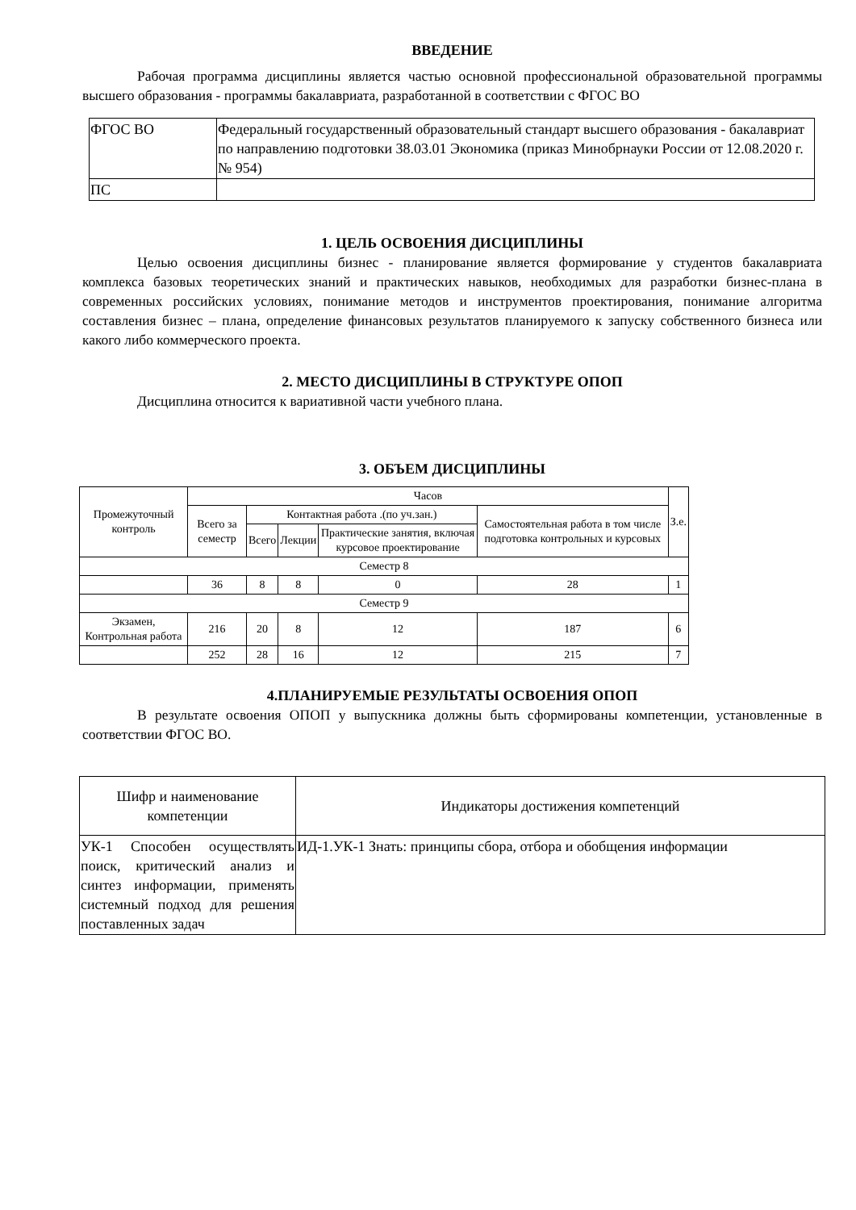ВВЕДЕНИЕ
Рабочая программа дисциплины является частью основной профессиональной образовательной программы высшего образования - программы бакалавриата, разработанной в соответствии с ФГОС ВО
| ФГОС ВО | Федеральный государственный образовательный стандарт высшего образования - бакалавриат по направлению подготовки 38.03.01 Экономика (приказ Минобрнауки России от 12.08.2020 г. № 954) |
| ПС | |
1. ЦЕЛЬ ОСВОЕНИЯ ДИСЦИПЛИНЫ
Целью освоения дисциплины бизнес - планирование является формирование у студентов бакалавриата комплекса базовых теоретических знаний и практических навыков, необходимых для разработки бизнес-плана в современных российских условиях, понимание методов и инструментов проектирования, понимание алгоритма составления бизнес – плана, определение финансовых результатов планируемого к запуску собственного бизнеса или какого либо коммерческого проекта.
2. МЕСТО ДИСЦИПЛИНЫ В СТРУКТУРЕ ОПОП
Дисциплина относится к вариативной части учебного плана.
3. ОБЪЕМ ДИСЦИПЛИНЫ
| Промежуточный контроль | Часов | | | | | З.е. |
| --- | --- | --- | --- | --- | --- | --- |
| | Всего за семестр | Контактная работа .(по уч.зан.) | | | Самостоятельная работа в том числе подготовка контрольных и курсовых | |
| | | Всего | Лекции | Практические занятия, включая курсовое проектирование | | |
| Семестр 8 | | | | | | |
| | 36 | 8 | 8 | 0 | 28 | 1 |
| Семестр 9 | | | | | | |
| Экзамен, Контрольная работа | 216 | 20 | 8 | 12 | 187 | 6 |
| | 252 | 28 | 16 | 12 | 215 | 7 |
4.ПЛАНИРУЕМЫЕ РЕЗУЛЬТАТЫ ОСВОЕНИЯ ОПОП
В результате освоения ОПОП у выпускника должны быть сформированы компетенции, установленные в соответствии ФГОС ВО.
| Шифр и наименование компетенции | Индикаторы достижения компетенций |
| --- | --- |
| УК-1 Способен осуществлять поиск, критический анализ и синтез информации, применять системный подход для решения поставленных задач | ИД-1.УК-1 Знать: принципы сбора, отбора и обобщения информации |